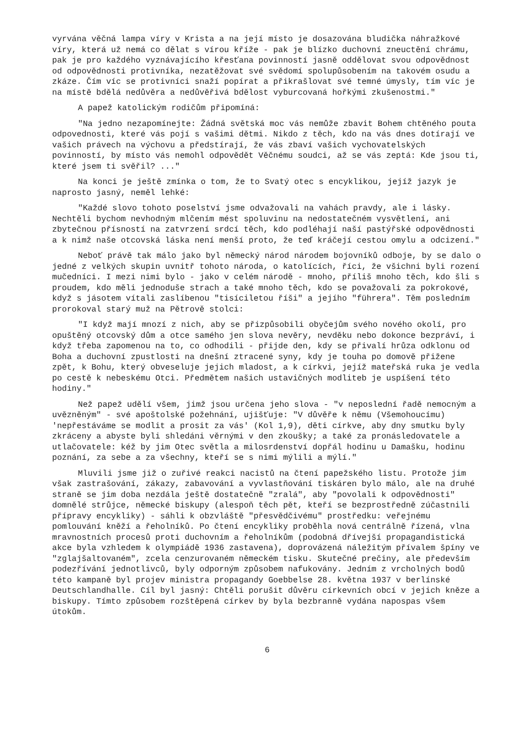vyrvána věčná lampa víry v Krista a na její místo je dosazována bludička náhražkové víry, která už nemá co dělat s vírou kříže - pak je blízko duchovní zneuctění chrámu, pak je pro každého vyznávajícího křesťana povinností jasně oddělovat svou odpovědnost od odpovědnosti protivníka, nezatěžovat své svědomí spolupůsobením na takovém osudu a zkáze. Čím víc se protivníci snaží popírat a přikrašlovat své temné úmysly, tím víc je na místě bdělá nedůvěra a nedůvěřivá bdělost vyburcovaná hořkými zkušenostmi."
A papež katolickým rodičům připomíná:
"Na jedno nezapomínejte: Žádná světská moc vás nemůže zbavit Bohem chtěného pouta odpovednosti, které vás pojí s vašimi dětmi. Nikdo z těch, kdo na vás dnes dotírají ve vašich právech na výchovu a předstírají, že vás zbaví vašich vychovatelských povinností, by místo vás nemohl odpovědět Věčnému soudci, až se vás zeptá: Kde jsou ti, které jsem ti svěřil? ..."
Na konci je ještě zmínka o tom, že to Svatý otec s encyklikou, jejíž jazyk je naprosto jasný, neměl lehké:
"Každé slovo tohoto poselství jsme odvažovali na vahách pravdy, ale i lásky. Nechtěli bychom nevhodným mlčením mést spoluvinu na nedostatečném vysvětlení, ani zbytečnou přísností na zatvrzení srdcí těch, kdo podléhají naší pastýřské odpovědnosti a k nimž naše otcovská láska není menší proto, že teď kráčejí cestou omylu a odcizení."
Neboť právě tak málo jako byl německý národ národem bojovníků odboje, by se dalo o jedné z velkých skupin uvnitř tohoto národa, o katolících, říci, že všichni byli rození mučedníci. I mezi nimi bylo - jako v celém národě - mnoho, příliš mnoho těch, kdo šli s proudem, kdo měli jednoduše strach a také mnoho těch, kdo se považovali za pokrokové, když s jásotem vítali zaslíbenou "tisíciletou říši" a jejího "führera". Těm posledním prorokoval starý muž na Pětrově stolci:
"I když mají mnozí z nich, aby se přizpůsobili obyčejům svého nového okolí, pro opuštěný otcovský dům a otce samého jen slova nevěry, nevděku nebo dokonce bezpráví, i když třeba zapomenou na to, co odhodili - přijde den, kdy se přivalí hrůza odklonu od Boha a duchovní zpustlosti na dnešní ztracené syny, kdy je touha po domově přižene zpět, k Bohu, který obveseluje jejich mladost, a k církvi, jejíž mateřská ruka je vedla po cestě k nebeskému Otci. Předmětem našich ustavičných modliteb je uspíšení této hodiny."
Než papež udělí všem, jimž jsou určena jeho slova - "v neposlední řadě nemocným a uvězněným" - své apoštolské požehnání, ujišťuje: "V důvěře k němu (Všemohoucímu) 'nepřestáváme se modlit a prosit za vás' (Kol 1,9), děti církve, aby dny smutku byly zkráceny a abyste byli shledáni věrnými v den zkoušky; a také za pronásledovatele a utlačovatele: kéž by jim Otec světla a milosrdenství dopřál hodinu u Damašku, hodinu poznání, za sebe a za všechny, kteří se s nimi mýlili a mýlí."
Mluvili jsme již o zuřivé reakci nacistů na čtení papežského listu. Protože jim však zastrašování, zákazy, zabavování a vyvlastňování tiskáren bylo málo, ale na druhé straně se jim doba nezdála ještě dostatečně "zralá", aby "povolali k odpovědnosti" domnělé strůjce, německé biskupy (alespoň těch pět, kteří se bezprostředně zúčastnili přípravy encykliky) - sáhli k obzvláště "přesvědčivému" prostředku: veřejnému pomlouvání kněží a řeholníků. Po čtení encykliky proběhla nová centrálně řízená, vlna mravnostních procesů proti duchovním a řeholníkům (podobná dřívejší propagandistická akce byla vzhledem k olympiádě 1936 zastavena), doprovázená náležitým přívalem špíny ve "zglajšaltovaném", zcela cenzurovaném německém tisku. Skutečné prečiny, ale především podezřívání jednotlivců, byly odporným způsobem nafukovány. Jedním z vrcholných bodů této kampaně byl projev ministra propagandy Goebbelse 28. května 1937 v berlínské Deutschlandhalle. Cíl byl jasný: Chtěli porušit důvěru církevních obcí v jejich kněze a biskupy. Tímto způsobem rozštěpená církev by byla bezbranně vydána napospas všem útokům.
6